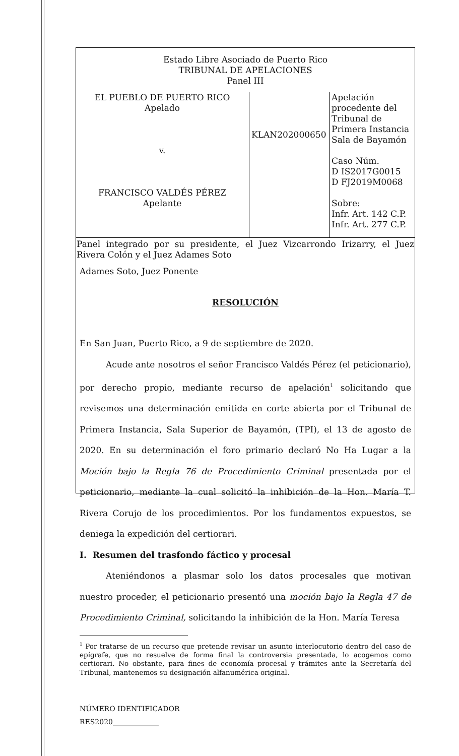Estado Libre Asociado de Puerto Rico
TRIBUNAL DE APELACIONES
Panel III
| EL PUEBLO DE PUERTO RICO Apelado v. FRANCISCO VALDÉS PÉREZ Apelante | KLAN202000650 | Apelación procedente del Tribunal de Primera Instancia Sala de Bayamón Caso Núm. D IS2017G0015 D FJ2019M0068 Sobre: Infr. Art. 142 C.P. Infr. Art. 277 C.P. |
Panel integrado por su presidente, el Juez Vizcarrondo Irizarry, el Juez Rivera Colón y el Juez Adames Soto
Adames Soto, Juez Ponente
RESOLUCIÓN
En San Juan, Puerto Rico, a 9 de septiembre de 2020.
Acude ante nosotros el señor Francisco Valdés Pérez (el peticionario), por derecho propio, mediante recurso de apelación<sup>1</sup> solicitando que revisemos una determinación emitida en corte abierta por el Tribunal de Primera Instancia, Sala Superior de Bayamón, (TPI), el 13 de agosto de 2020. En su determinación el foro primario declaró No Ha Lugar a la Moción bajo la Regla 76 de Procedimiento Criminal presentada por el peticionario, mediante la cual solicitó la inhibición de la Hon. María T. Rivera Corujo de los procedimientos. Por los fundamentos expuestos, se deniega la expedición del certiorari.
I. Resumen del trasfondo fáctico y procesal
Ateniéndonos a plasmar solo los datos procesales que motivan nuestro proceder, el peticionario presentó una moción bajo la Regla 47 de Procedimiento Criminal, solicitando la inhibición de la Hon. María Teresa
<sup>1</sup> Por tratarse de un recurso que pretende revisar un asunto interlocutorio dentro del caso de epígrafe, que no resuelve de forma final la controversia presentada, lo acogemos como certiorari. No obstante, para fines de economía procesal y trámites ante la Secretaría del Tribunal, mantenemos su designación alfanumérica original.
NÚMERO IDENTIFICADOR
RES2020_____________